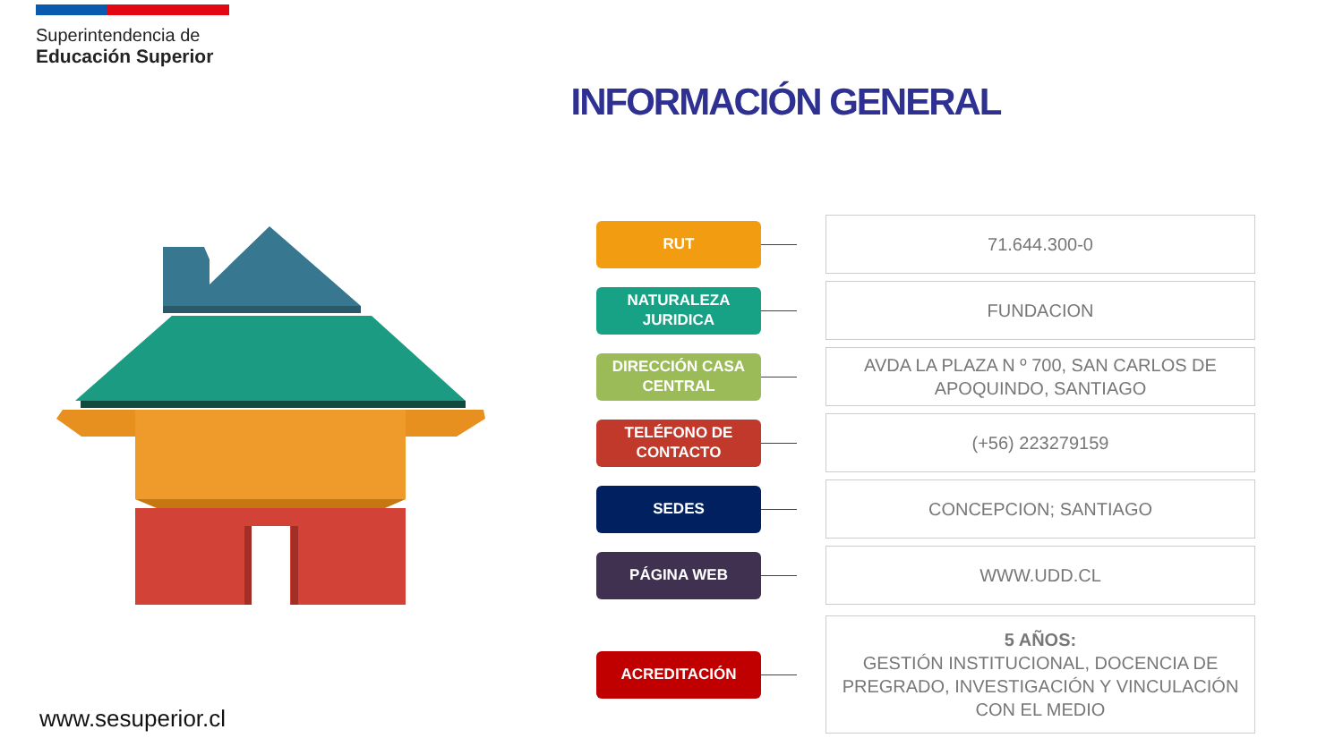Superintendencia de
Educación Superior
INFORMACIÓN GENERAL
RUT
71.644.300-0
NATURALEZA JURIDICA
FUNDACION
DIRECCIÓN CASA CENTRAL
AVDA LA PLAZA N º 700, SAN CARLOS DE APOQUINDO, SANTIAGO
TELÉFONO DE CONTACTO
(+56) 223279159
SEDES
CONCEPCION; SANTIAGO
PÁGINA WEB
WWW.UDD.CL
ACREDITACIÓN
5 AÑOS:
GESTIÓN INSTITUCIONAL, DOCENCIA DE PREGRADO, INVESTIGACIÓN Y VINCULACIÓN CON EL MEDIO
www.sesuperior.cl